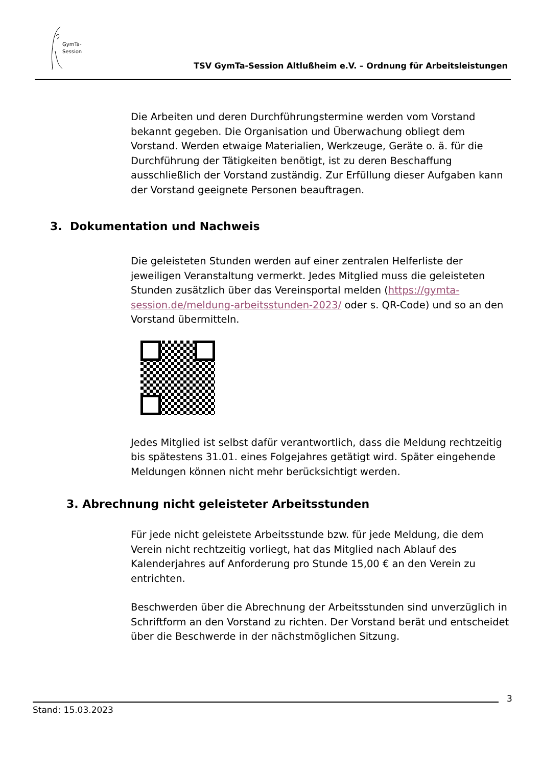GymTa-
Session
TSV GymTa-Session Altlußheim e.V. – Ordnung für Arbeitsleistungen
Die Arbeiten und deren Durchführungstermine werden vom Vorstand bekannt gegeben. Die Organisation und Überwachung obliegt dem Vorstand. Werden etwaige Materialien, Werkzeuge, Geräte o. ä. für die Durchführung der Tätigkeiten benötigt, ist zu deren Beschaffung ausschließlich der Vorstand zuständig. Zur Erfüllung dieser Aufgaben kann der Vorstand geeignete Personen beauftragen.
3. Dokumentation und Nachweis
Die geleisteten Stunden werden auf einer zentralen Helferliste der jeweiligen Veranstaltung vermerkt. Jedes Mitglied muss die geleisteten Stunden zusätzlich über das Vereinsportal melden (https://gymta-session.de/meldung-arbeitsstunden-2023/ oder s. QR-Code) und so an den Vorstand übermitteln.
Jedes Mitglied ist selbst dafür verantwortlich, dass die Meldung rechtzeitig bis spätestens 31.01. eines Folgejahres getätigt wird. Später eingehende Meldungen können nicht mehr berücksichtigt werden.
3. Abrechnung nicht geleisteter Arbeitsstunden
Für jede nicht geleistete Arbeitsstunde bzw. für jede Meldung, die dem Verein nicht rechtzeitig vorliegt, hat das Mitglied nach Ablauf des Kalenderjahres auf Anforderung pro Stunde 15,00 € an den Verein zu entrichten.
Beschwerden über die Abrechnung der Arbeitsstunden sind unverzüglich in Schriftform an den Vorstand zu richten. Der Vorstand berät und entscheidet über die Beschwerde in der nächstmöglichen Sitzung.
3
Stand: 15.03.2023